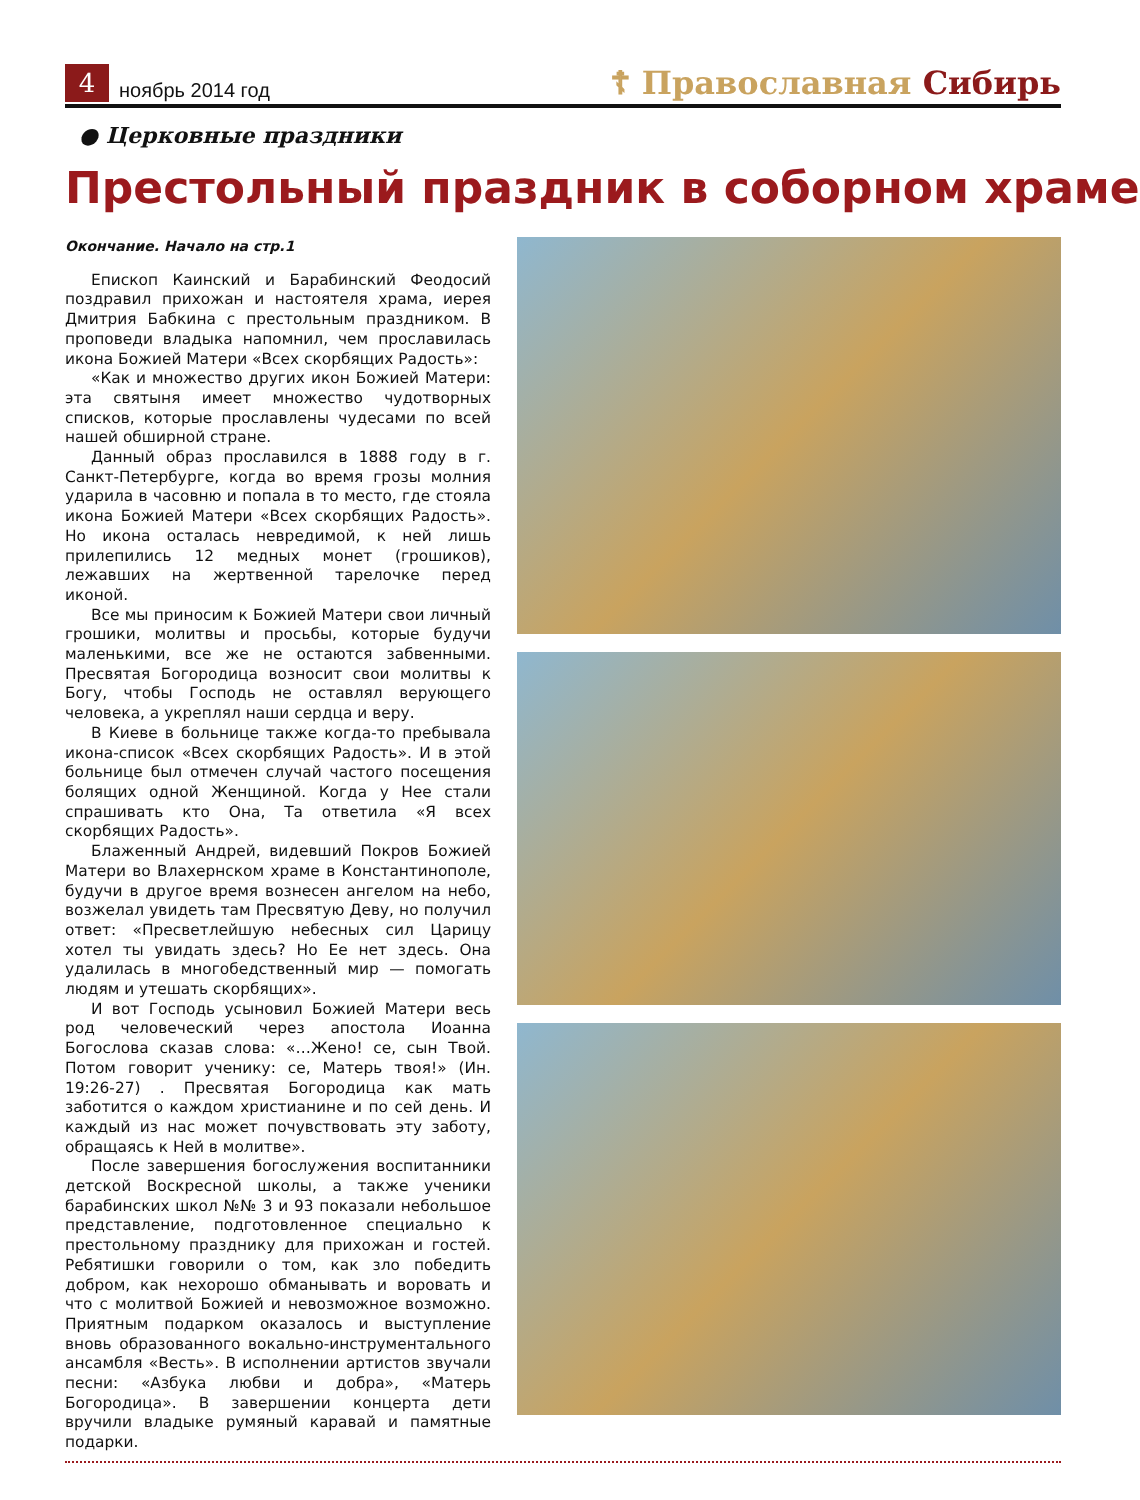4
ноябрь 2014 год
☦ Православная Сибирь
● Церковные праздники
Престольный праздник в соборном храме
Окончание. Начало на стр.1
Епископ Каинский и Барабинский Феодосий поздравил прихожан и настоятеля храма, иерея Дмитрия Бабкина с престольным праздником. В проповеди владыка напомнил, чем прославилась икона Божией Матери «Всех скорбящих Радость»:
«Как и множество других икон Божией Матери: эта святыня имеет множество чудотворных списков, которые прославлены чудесами по всей нашей обширной стране.
Данный образ прославился в 1888 году в г. Санкт-Петербурге, когда во время грозы молния ударила в часовню и попала в то место, где стояла икона Божией Матери «Всех скорбящих Радость». Но икона осталась невредимой, к ней лишь прилепились 12 медных монет (грошиков), лежавших на жертвенной тарелочке перед иконой.
Все мы приносим к Божией Матери свои личный грошики, молитвы и просьбы, которые будучи маленькими, все же не остаются забвенными. Пресвятая Богородица возносит свои молитвы к Богу, чтобы Господь не оставлял верующего человека, а укреплял наши сердца и веру.
В Киеве в больнице также когда-то пребывала икона-список «Всех скорбящих Радость». И в этой больнице был отмечен случай частого посещения болящих одной Женщиной. Когда у Нее стали спрашивать кто Она, Та ответила «Я всех скорбящих Радость».
Блаженный Андрей, видевший Покров Божией Матери во Влахернском храме в Константинополе, будучи в другое время вознесен ангелом на небо, возжелал увидеть там Пресвятую Деву, но получил ответ: «Пресветлейшую небесных сил Царицу хотел ты увидать здесь? Но Ее нет здесь. Она удалилась в многобедственный мир — помогать людям и утешать скорбящих».
И вот Господь усыновил Божией Матери весь род человеческий через апостола Иоанна Богослова сказав слова: «…Жено! се, сын Твой. Потом говорит ученику: се, Матерь твоя!» (Ин. 19:26-27) . Пресвятая Богородица как мать заботится о каждом христианине и по сей день. И каждый из нас может почувствовать эту заботу, обращаясь к Ней в молитве».
После завершения богослужения воспитанники детской Воскресной школы, а также ученики барабинских школ №№ 3 и 93 показали небольшое представление, подготовленное специально к престольному празднику для прихожан и гостей. Ребятишки говорили о том, как зло победить добром, как нехорошо обманывать и воровать и что с молитвой Божией и невозможное возможно. Приятным подарком оказалось и выступление вновь образованного вокально-инструментального ансамбля «Весть». В исполнении артистов звучали песни: «Азбука любви и добра», «Матерь Богородица». В завершении концерта дети вручили владыке румяный каравай и памятные подарки.